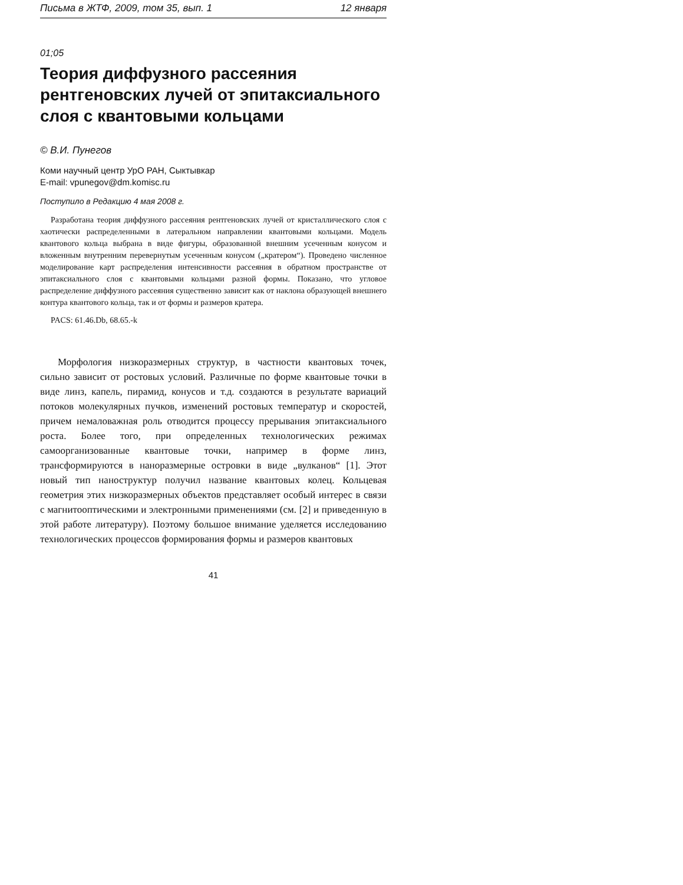Письма в ЖТФ, 2009, том 35, вып. 1 12 января
01;05
Теория диффузного рассеяния рентгеновских лучей от эпитаксиального слоя с квантовыми кольцами
© В.И. Пунегов
Коми научный центр УрО РАН, Сыктывкар
E-mail: vpunegov@dm.komisc.ru
Поступило в Редакцию 4 мая 2008 г.
Разработана теория диффузного рассеяния рентгеновских лучей от кристаллического слоя с хаотически распределенными в латеральном направлении квантовыми кольцами. Модель квантового кольца выбрана в виде фигуры, образованной внешним усеченным конусом и вложенным внутренним перевернутым усеченным конусом („кратером“). Проведено численное моделирование карт распределения интенсивности рассеяния в обратном пространстве от эпитаксиального слоя с квантовыми кольцами разной формы. Показано, что угловое распределение диффузного рассеяния существенно зависит как от наклона образующей внешнего контура квантового кольца, так и от формы и размеров кратера.
PACS: 61.46.Db, 68.65.-k
Морфология низкоразмерных структур, в частности квантовых точек, сильно зависит от ростовых условий. Различные по форме квантовые точки в виде линз, капель, пирамид, конусов и т.д. создаются в результате вариаций потоков молекулярных пучков, изменений ростовых температур и скоростей, причем немаловажная роль отводится процессу прерывания эпитаксиального роста. Более того, при определенных технологических режимах самоорганизованные квантовые точки, например в форме линз, трансформируются в наноразмерные островки в виде „вулканов“ [1]. Этот новый тип наноструктур получил название квантовых колец. Кольцевая геометрия этих низкоразмерных объектов представляет особый интерес в связи с магнитооптическими и электронными применениями (см. [2] и приведенную в этой работе литературу). Поэтому большое внимание уделяется исследованию технологических процессов формирования формы и размеров квантовых
41